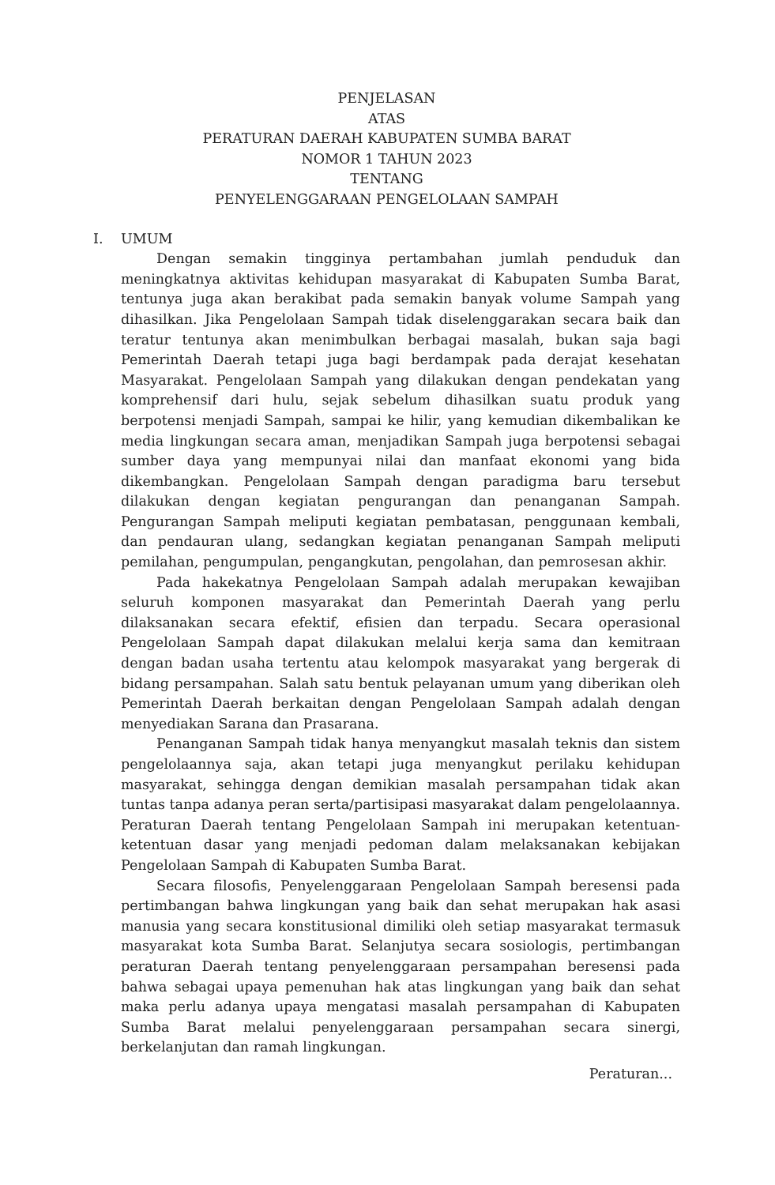PENJELASAN
ATAS
PERATURAN DAERAH KABUPATEN SUMBA BARAT
NOMOR 1 TAHUN 2023
TENTANG
PENYELENGGARAAN PENGELOLAAN SAMPAH
I. UMUM
Dengan semakin tingginya pertambahan jumlah penduduk dan meningkatnya aktivitas kehidupan masyarakat di Kabupaten Sumba Barat, tentunya juga akan berakibat pada semakin banyak volume Sampah yang dihasilkan. Jika Pengelolaan Sampah tidak diselenggarakan secara baik dan teratur tentunya akan menimbulkan berbagai masalah, bukan saja bagi Pemerintah Daerah tetapi juga bagi berdampak pada derajat kesehatan Masyarakat. Pengelolaan Sampah yang dilakukan dengan pendekatan yang komprehensif dari hulu, sejak sebelum dihasilkan suatu produk yang berpotensi menjadi Sampah, sampai ke hilir, yang kemudian dikembalikan ke media lingkungan secara aman, menjadikan Sampah juga berpotensi sebagai sumber daya yang mempunyai nilai dan manfaat ekonomi yang bida dikembangkan. Pengelolaan Sampah dengan paradigma baru tersebut dilakukan dengan kegiatan pengurangan dan penanganan Sampah. Pengurangan Sampah meliputi kegiatan pembatasan, penggunaan kembali, dan pendauran ulang, sedangkan kegiatan penanganan Sampah meliputi pemilahan, pengumpulan, pengangkutan, pengolahan, dan pemrosesan akhir.
Pada hakekatnya Pengelolaan Sampah adalah merupakan kewajiban seluruh komponen masyarakat dan Pemerintah Daerah yang perlu dilaksanakan secara efektif, efisien dan terpadu. Secara operasional Pengelolaan Sampah dapat dilakukan melalui kerja sama dan kemitraan dengan badan usaha tertentu atau kelompok masyarakat yang bergerak di bidang persampahan. Salah satu bentuk pelayanan umum yang diberikan oleh Pemerintah Daerah berkaitan dengan Pengelolaan Sampah adalah dengan menyediakan Sarana dan Prasarana.
Penanganan Sampah tidak hanya menyangkut masalah teknis dan sistem pengelolaannya saja, akan tetapi juga menyangkut perilaku kehidupan masyarakat, sehingga dengan demikian masalah persampahan tidak akan tuntas tanpa adanya peran serta/partisipasi masyarakat dalam pengelolaannya. Peraturan Daerah tentang Pengelolaan Sampah ini merupakan ketentuan-ketentuan dasar yang menjadi pedoman dalam melaksanakan kebijakan Pengelolaan Sampah di Kabupaten Sumba Barat.
Secara filosofis, Penyelenggaraan Pengelolaan Sampah beresensi pada pertimbangan bahwa lingkungan yang baik dan sehat merupakan hak asasi manusia yang secara konstitusional dimiliki oleh setiap masyarakat termasuk masyarakat kota Sumba Barat. Selanjutya secara sosiologis, pertimbangan peraturan Daerah tentang penyelenggaraan persampahan beresensi pada bahwa sebagai upaya pemenuhan hak atas lingkungan yang baik dan sehat maka perlu adanya upaya mengatasi masalah persampahan di Kabupaten Sumba Barat melalui penyelenggaraan persampahan secara sinergi, berkelanjutan dan ramah lingkungan.
Peraturan...